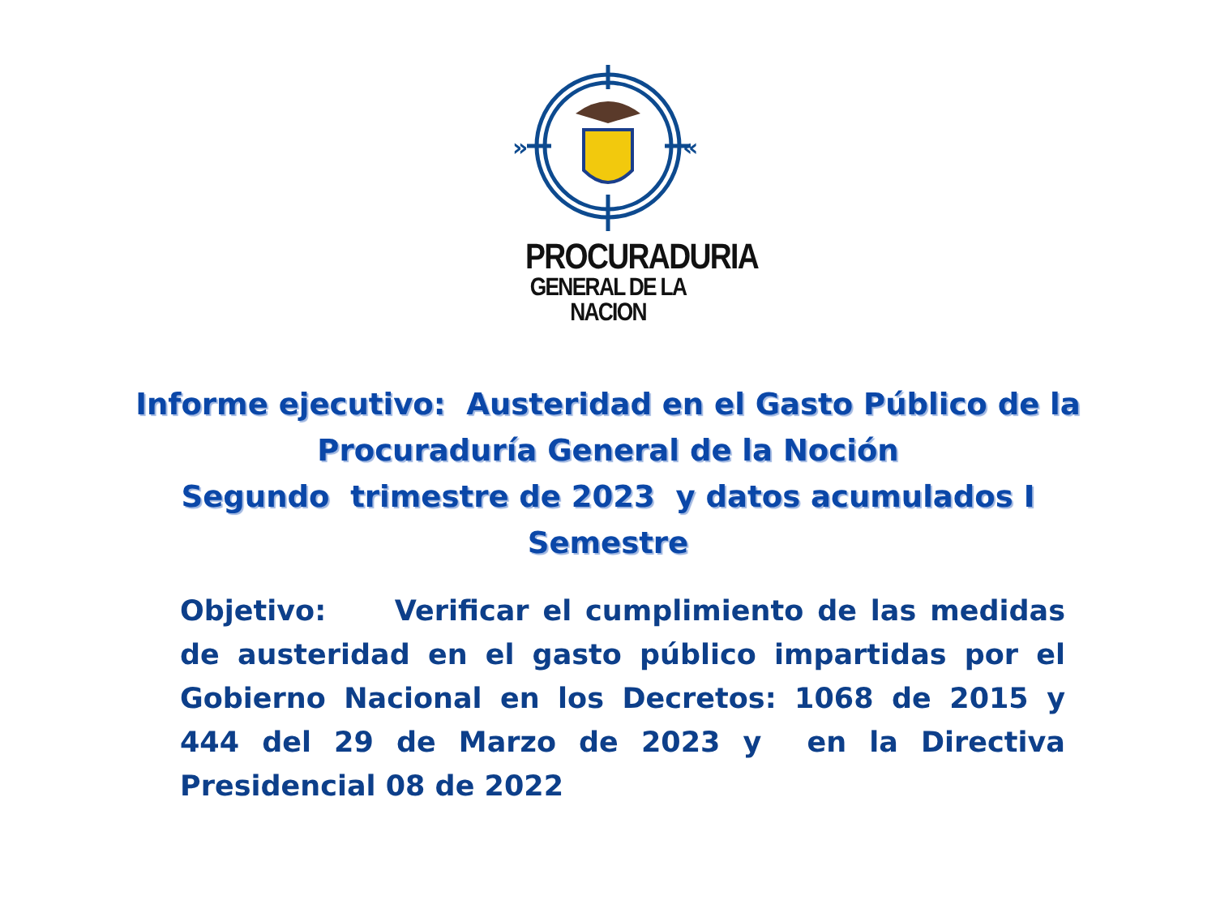»
«
PROCURADURIA
GENERAL DE LA NACION
Informe ejecutivo: Austeridad en el Gasto Público de la
Procuraduría General de la Noción
Segundo trimestre de 2023 y datos acumulados I
Semestre
Objetivo: Verificar el cumplimiento de las medidas de austeridad en el gasto público impartidas por el Gobierno Nacional en los Decretos: 1068 de 2015 y 444 del 29 de Marzo de 2023 y en la Directiva Presidencial 08 de 2022